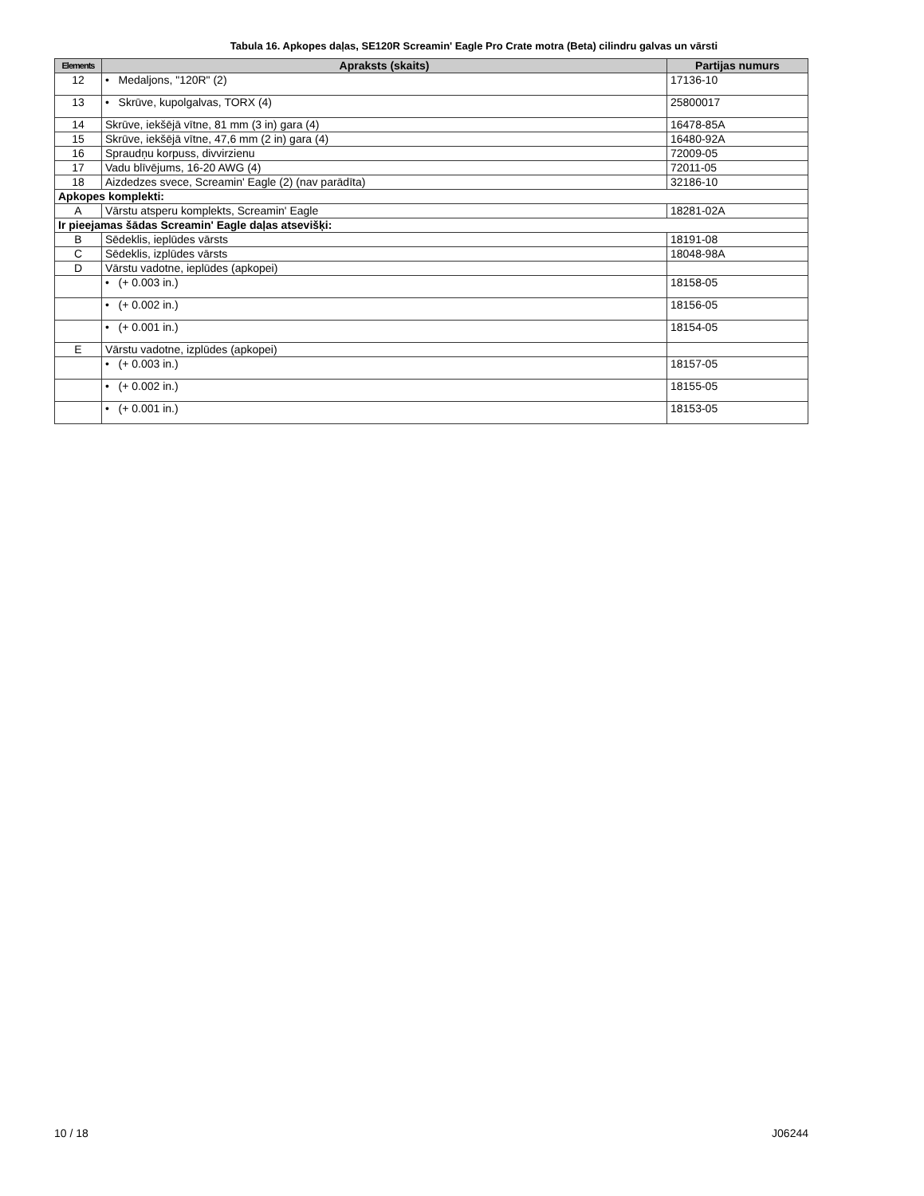Tabula 16. Apkopes daļas, SE120R Screamin' Eagle Pro Crate motra (Beta) cilindru galvas un vārsti
| Elements | Apraksts (skaits) | Partijas numurs |
| --- | --- | --- |
| 12 | • Medaljons, "120R" (2) | 17136-10 |
| 13 | • Skrūve, kupolgalvas, TORX (4) | 25800017 |
| 14 | Skrūve, iekšējā vītne, 81 mm (3 in) gara (4) | 16478-85A |
| 15 | Skrūve, iekšējā vītne, 47,6 mm (2 in) gara (4) | 16480-92A |
| 16 | Spraudņu korpuss, divvirzienu | 72009-05 |
| 17 | Vadu blīvējums, 16-20 AWG (4) | 72011-05 |
| 18 | Aizdedzes svece, Screamin' Eagle (2) (nav parādīta) | 32186-10 |
| Apkopes komplekti: | | |
| A | Vārstu atsperu komplekts, Screamin' Eagle | 18281-02A |
| Ir pieejamas šādas Screamin' Eagle daļas atsevišķi: | | |
| B | Sēdeklis, ieplūdes vārsts | 18191-08 |
| C | Sēdeklis, izplūdes vārsts | 18048-98A |
| D | Vārstu vadotne, ieplūdes (apkopei) | |
| | • (+ 0.003 in.) | 18158-05 |
| | • (+ 0.002 in.) | 18156-05 |
| | • (+ 0.001 in.) | 18154-05 |
| E | Vārstu vadotne, izplūdes (apkopei) | |
| | • (+ 0.003 in.) | 18157-05 |
| | • (+ 0.002 in.) | 18155-05 |
| | • (+ 0.001 in.) | 18153-05 |
10 / 18 J06244